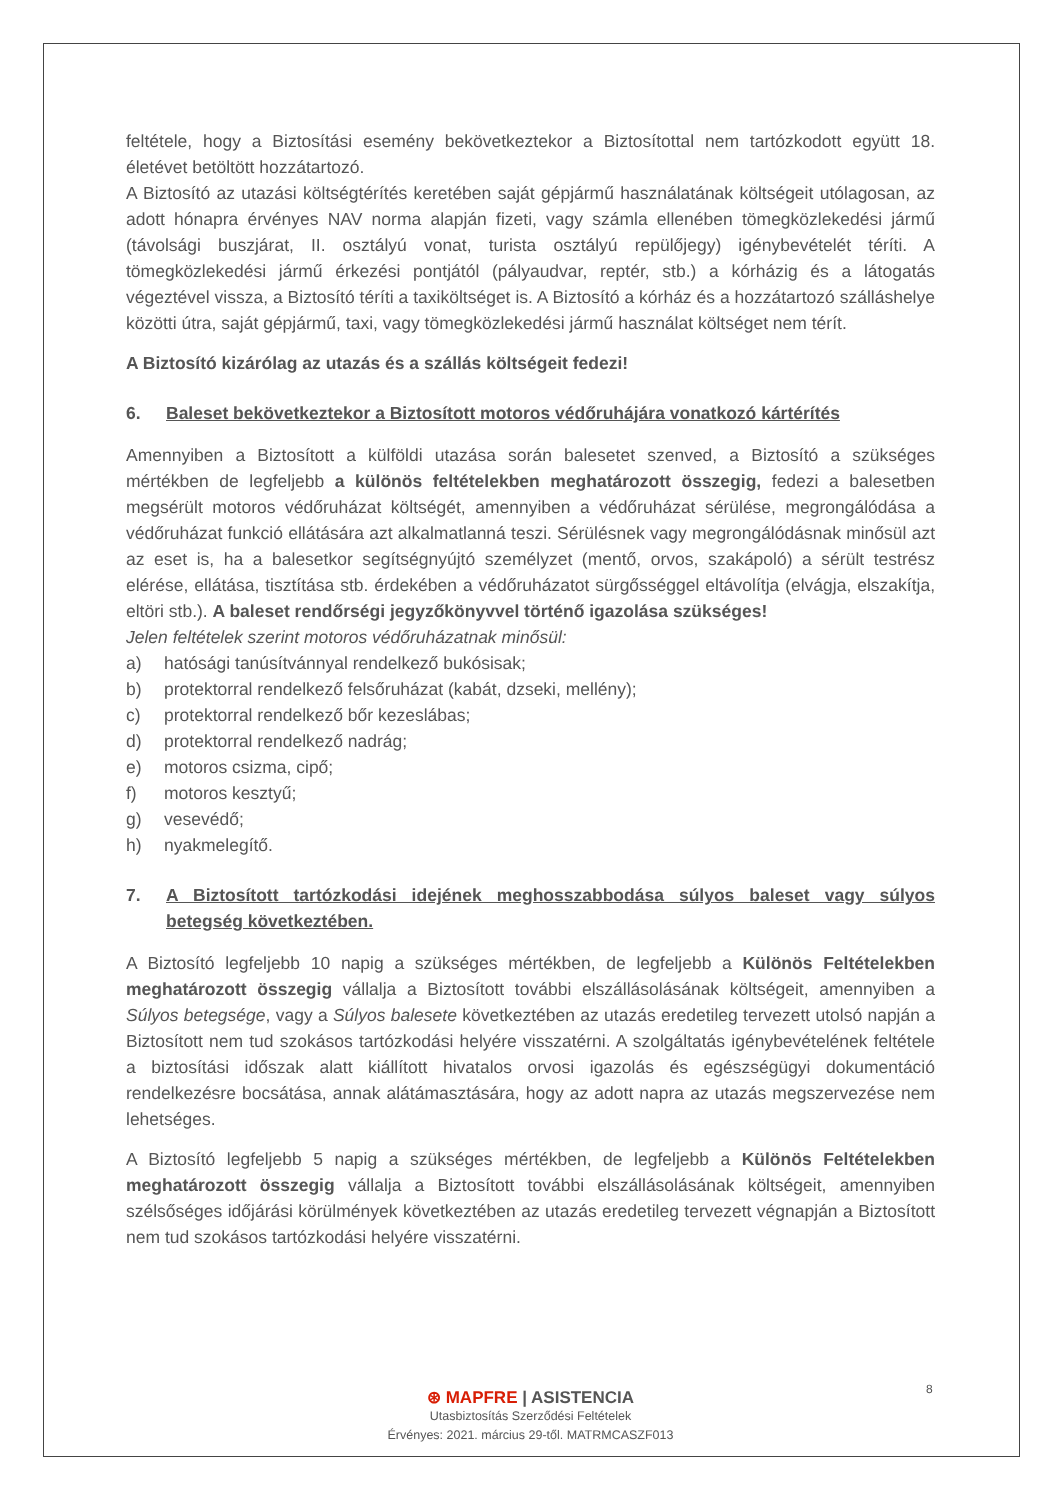feltétele, hogy a Biztosítási esemény bekövetkeztekor a Biztosítottal nem tartózkodott együtt 18. életévet betöltött hozzátartozó.
A Biztosító az utazási költségtérítés keretében saját gépjármű használatának költségeit utólagosan, az adott hónapra érvényes NAV norma alapján fizeti, vagy számla ellenében tömegközlekedési jármű (távolsági buszjárat, II. osztályú vonat, turista osztályú repülőjegy) igénybevételét téríti. A tömegközlekedési jármű érkezési pontjától (pályaudvar, reptér, stb.) a kórházig és a látogatás végeztével vissza, a Biztosító téríti a taxiköltséget is. A Biztosító a kórház és a hozzátartozó szálláshelye közötti útra, saját gépjármű, taxi, vagy tömegközlekedési jármű használat költséget nem térít.
A Biztosító kizárólag az utazás és a szállás költségeit fedezi!
6. Baleset bekövetkeztekor a Biztosított motoros védőruhájára vonatkozó kártérítés
Amennyiben a Biztosított a külföldi utazása során balesetet szenved, a Biztosító a szükséges mértékben de legfeljebb a különös feltételekben meghatározott összegig, fedezi a balesetben megsérült motoros védőruházat költségét, amennyiben a védőruházat sérülése, megrongálódása a védőruházat funkció ellátására azt alkalmatlanná teszi. Sérülésnek vagy megrongálódásnak minősül azt az eset is, ha a balesetkor segítségnyújtó személyzet (mentő, orvos, szakápoló) a sérült testrész elérése, ellátása, tisztítása stb. érdekében a védőruházatot sürgősséggel eltávolítja (elvágja, elszakítja, eltöri stb.). A baleset rendőrségi jegyzőkönyvvel történő igazolása szükséges!
Jelen feltételek szerint motoros védőruházatnak minősül:
a) hatósági tanúsítvánnyal rendelkező bukósisak;
b) protektorral rendelkező felsőruházat (kabát, dzseki, mellény);
c) protektorral rendelkező bőr kezeslábas;
d) protektorral rendelkező nadrág;
e) motoros csizma, cipő;
f) motoros kesztyű;
g) vesevédő;
h) nyakmelegítő.
7. A Biztosított tartózkodási idejének meghosszabbodása súlyos baleset vagy súlyos betegség következtében.
A Biztosító legfeljebb 10 napig a szükséges mértékben, de legfeljebb a Különös Feltételekben meghatározott összegig vállalja a Biztosított további elszállásolásának költségeit, amennyiben a Súlyos betegsége, vagy a Súlyos balesete következtében az utazás eredetileg tervezett utolsó napján a Biztosított nem tud szokásos tartózkodási helyére visszatérni. A szolgáltatás igénybevételének feltétele a biztosítási időszak alatt kiállított hivatalos orvosi igazolás és egészségügyi dokumentáció rendelkezésre bocsátása, annak alátámasztására, hogy az adott napra az utazás megszervezése nem lehetséges.
A Biztosító legfeljebb 5 napig a szükséges mértékben, de legfeljebb a Különös Feltételekben meghatározott összegig vállalja a Biztosított további elszállásolásának költségeit, amennyiben szélsőséges időjárási körülmények következtében az utazás eredetileg tervezett végnapján a Biztosított nem tud szokásos tartózkodási helyére visszatérni.
8
⊛ MAPFRE | ASISTENCIA
Utasbiztosítás Szerződési Feltételek
Érvényes: 2021. március 29-től. MATRMCASZF013